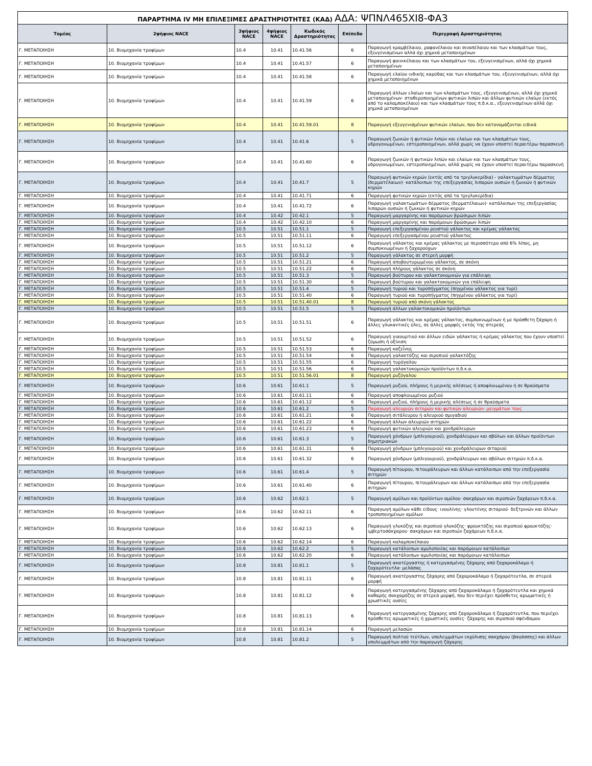| ΠΑΡΑΡΤΗΜΑ IV ΜΗ ΕΠΙΛΕΞΙΜΕΣ ΔΡΑΣΤΗΡΙΟΤΗΤΕΣ (ΚΑΔ) ΑΔΑ: ΨΠΝΛ465ΧΙ8-ΦΑ3 | | | | | | |
| Τομέας | 2ψήφιος NACE | 3ψήφιος NACE | 4ψήφιος NACE | Κωδικός Δραστηριότητας | Επίπεδο | Περιγραφή Δραστηριότητας |
| Γ. ΜΕΤΑΠΟΙΗΣΗ | 10. Βιομηχανία τροφίμων | 10.4 | 10.41 | 10.41.56 | 6 | Παραγωγή κραμβέλαιου, ραφανέλαιου και σιναπέλαιου και των κλασμάτων τους, εξευγενισμένων αλλά όχι χημικά μεταποιημένων |
| Γ. ΜΕΤΑΠΟΙΗΣΗ | 10. Βιομηχανία τροφίμων | 10.4 | 10.41 | 10.41.57 | 6 | Παραγωγή φοινικέλαιου και των κλασμάτων του, εξευγενισμένων, αλλά όχι χημικά μεταποιημένων |
| Γ. ΜΕΤΑΠΟΙΗΣΗ | 10. Βιομηχανία τροφίμων | 10.4 | 10.41 | 10.41.58 | 6 | Παραγωγή ελαίου ινδικής καρύδας και των κλασμάτων του, εξευγενισμένων, αλλά όχι χημικά μεταποιημένων |
| Γ. ΜΕΤΑΠΟΙΗΣΗ | 10. Βιομηχανία τροφίμων | 10.4 | 10.41 | 10.41.59 | 6 | Παραγωγή άλλων ελαίων και των κλασμάτων τους, εξευγενισμένων, αλλά όχι χημικά μεταποιημένων· σταθεροποιημένων φυτικών λιπών και άλλων φυτικών ελαίων (εκτός από το καλαμποκέλαιο) και των κλασμάτων τους π.δ.κ.α., εξευγενισμένων αλλά όχι χημικά μεταποιημένων |
| Γ. ΜΕΤΑΠΟΙΗΣΗ | 10. Βιομηχανία τροφίμων | 10.4 | 10.41 | 10.41.59.01 | 8 | Παραγωγή εξευγενισμένων φυτικών ελαίων, που δεν κατονομάζονται ειδικά |
| Γ. ΜΕΤΑΠΟΙΗΣΗ | 10. Βιομηχανία τροφίμων | 10.4 | 10.41 | 10.41.6 | 5 | Παραγωγή ζωικών ή φυτικών λιπών και ελαίων και των κλασμάτων τους, υδρογονωμένων, εστεροποιημένων, αλλά χωρίς να έχουν υποστεί περαιτέρω παρασκευή |
| Γ. ΜΕΤΑΠΟΙΗΣΗ | 10. Βιομηχανία τροφίμων | 10.4 | 10.41 | 10.41.60 | 6 | Παραγωγή ζωικών ή φυτικών λιπών και ελαίων και των κλασμάτων τους, υδρογονωμένων, εστεροποιημένων, αλλά χωρίς να έχουν υποστεί περαιτέρω παρασκευή |
| Γ. ΜΕΤΑΠΟΙΗΣΗ | 10. Βιομηχανία τροφίμων | 10.4 | 10.41 | 10.41.7 | 5 | Παραγωγή φυτικών κηρών (εκτός από τα τριγλυκερίδια) - γαλακτωμάτων δέρματος (δερματέλαιων)· κατάλοιπων της επεξεργασίας λιπαρών ουσιών ή ζωικών ή φυτικών κηρών |
| Γ. ΜΕΤΑΠΟΙΗΣΗ | 10. Βιομηχανία τροφίμων | 10.4 | 10.41 | 10.41.71 | 6 | Παραγωγή φυτικών κηρών (εκτός από τα τριγλυκερίδια) |
| Γ. ΜΕΤΑΠΟΙΗΣΗ | 10. Βιομηχανία τροφίμων | 10.4 | 10.41 | 10.41.72 | 6 | Παραγωγή γαλακτωμάτων δέρματος (δερματέλαιων)· κατάλοιπων της επεξεργασίας λιπαρών ουσιών ή ζωικών ή φυτικών κηρών |
| Γ. ΜΕΤΑΠΟΙΗΣΗ | 10. Βιομηχανία τροφίμων | 10.4 | 10.42 | 10.42.1 | 5 | Παραγωγή μαργαρίνης και παρόμοιων βρώσιμων λιπών |
| Γ. ΜΕΤΑΠΟΙΗΣΗ | 10. Βιομηχανία τροφίμων | 10.4 | 10.42 | 10.42.10 | 6 | Παραγωγή μαργαρίνης και παρόμοιων βρώσιμων λιπών |
| Γ. ΜΕΤΑΠΟΙΗΣΗ | 10. Βιομηχανία τροφίμων | 10.5 | 10.51 | 10.51.1 | 5 | Παραγωγή επεξεργασμένου ρευστού γάλακτος και κρέμας γάλακτος |
| Γ. ΜΕΤΑΠΟΙΗΣΗ | 10. Βιομηχανία τροφίμων | 10.5 | 10.51 | 10.51.11 | 6 | Παραγωγή επεξεργασμένου ρευστού γάλακτος |
| Γ. ΜΕΤΑΠΟΙΗΣΗ | 10. Βιομηχανία τροφίμων | 10.5 | 10.51 | 10.51.12 | 6 | Παραγωγή γάλακτος και κρέμας γάλακτος με περισσότερο από 6% λίπος, μη συμπυκνωμένων ή ζαχαρούχων |
| Γ. ΜΕΤΑΠΟΙΗΣΗ | 10. Βιομηχανία τροφίμων | 10.5 | 10.51 | 10.51.2 | 5 | Παραγωγή γάλακτος σε στερεή μορφή |
| Γ. ΜΕΤΑΠΟΙΗΣΗ | 10. Βιομηχανία τροφίμων | 10.5 | 10.51 | 10.51.21 | 6 | Παραγωγή αποβουτυρωμένου γάλακτος, σε σκόνη |
| Γ. ΜΕΤΑΠΟΙΗΣΗ | 10. Βιομηχανία τροφίμων | 10.5 | 10.51 | 10.51.22 | 6 | Παραγωγή πλήρους γάλακτος σε σκόνη |
| Γ. ΜΕΤΑΠΟΙΗΣΗ | 10. Βιομηχανία τροφίμων | 10.5 | 10.51 | 10.51.3 | 5 | Παραγωγή βούτυρου και γαλακτοκομικών για επάλειψη |
| Γ. ΜΕΤΑΠΟΙΗΣΗ | 10. Βιομηχανία τροφίμων | 10.5 | 10.51 | 10.51.30 | 6 | Παραγωγή βούτυρου και γαλακτοκομικών για επάλειψη |
| Γ. ΜΕΤΑΠΟΙΗΣΗ | 10. Βιομηχανία τροφίμων | 10.5 | 10.51 | 10.51.4 | 5 | Παραγωγή τυριού και τυροπήγματος (πηγμένου γάλακτος για τυρί) |
| Γ. ΜΕΤΑΠΟΙΗΣΗ | 10. Βιομηχανία τροφίμων | 10.5 | 10.51 | 10.51.40 | 6 | Παραγωγή τυριού και τυροπήγματος (πηγμένου γάλακτος για τυρί) |
| Γ. ΜΕΤΑΠΟΙΗΣΗ | 10. Βιομηχανία τροφίμων | 10.5 | 10.51 | 10.51.40.01 | 8 | Παραγωγή τυριού από σκόνη γάλακτος |
| Γ. ΜΕΤΑΠΟΙΗΣΗ | 10. Βιομηχανία τροφίμων | 10.5 | 10.51 | 10.51.5 | 5 | Παραγωγή άλλων γαλακτοκομικών προϊόντων |
| Γ. ΜΕΤΑΠΟΙΗΣΗ | 10. Βιομηχανία τροφίμων | 10.5 | 10.51 | 10.51.51 | 6 | Παραγωγή γάλακτος και κρέμας γάλακτος, συμπυκνωμένων ή με πρόσθετη ζάχαρη ή άλλες γλυκαντικές ύλες, σε άλλες μορφές εκτός της στερεάς |
| Γ. ΜΕΤΑΠΟΙΗΣΗ | 10. Βιομηχανία τροφίμων | 10.5 | 10.51 | 10.51.52 | 6 | Παραγωγή γιαουρτιού και άλλων ειδών γάλακτος ή κρέμας γάλακτος που έχουν υποστεί ζύμωση ή οξίνιση |
| Γ. ΜΕΤΑΠΟΙΗΣΗ | 10. Βιομηχανία τροφίμων | 10.5 | 10.51 | 10.51.53 | 6 | Παραγωγή καζεΐνης |
| Γ. ΜΕΤΑΠΟΙΗΣΗ | 10. Βιομηχανία τροφίμων | 10.5 | 10.51 | 10.51.54 | 6 | Παραγωγή γαλακτόζης και σιροπιού γαλακτόζης |
| Γ. ΜΕΤΑΠΟΙΗΣΗ | 10. Βιομηχανία τροφίμων | 10.5 | 10.51 | 10.51.55 | 6 | Παραγωγή τυρόγαλου |
| Γ. ΜΕΤΑΠΟΙΗΣΗ | 10. Βιομηχανία τροφίμων | 10.5 | 10.51 | 10.51.56 | 6 | Παραγωγή γαλακτοκομικών προϊόντων π.δ.κ.α. |
| Γ. ΜΕΤΑΠΟΙΗΣΗ | 10. Βιομηχανία τροφίμων | 10.5 | 10.51 | 10.51.56.01 | 8 | Παραγωγή ρυζόγαλου |
| Γ. ΜΕΤΑΠΟΙΗΣΗ | 10. Βιομηχανία τροφίμων | 10.6 | 10.61 | 10.61.1 | 5 | Παραγωγή ρυζιού, πλήρους ή μερικής αλέσεως ή αποφλοιωμένου ή σε θραύσματα |
| Γ. ΜΕΤΑΠΟΙΗΣΗ | 10. Βιομηχανία τροφίμων | 10.6 | 10.61 | 10.61.11 | 6 | Παραγωγή αποφλοιωμένου ρυζιού |
| Γ. ΜΕΤΑΠΟΙΗΣΗ | 10. Βιομηχανία τροφίμων | 10.6 | 10.61 | 10.61.12 | 6 | Παραγωγή ρυζιού, πλήρους ή μερικής αλέσεως ή σε θραύσματα |
| Γ. ΜΕΤΑΠΟΙΗΣΗ | 10. Βιομηχανία τροφίμων | 10.6 | 10.61 | 10.61.2 | 5 | Παραγωγή αλευριών σιτηρών και φυτικών αλευριών· μειγμάτων τους |
| Γ. ΜΕΤΑΠΟΙΗΣΗ | 10. Βιομηχανία τροφίμων | 10.6 | 10.61 | 10.61.21 | 6 | Παραγωγή σιτάλευρου ή αλευριού σμιγαδιού |
| Γ. ΜΕΤΑΠΟΙΗΣΗ | 10. Βιομηχανία τροφίμων | 10.6 | 10.61 | 10.61.22 | 6 | Παραγωγή άλλων αλευριών σιτηρών |
| Γ. ΜΕΤΑΠΟΙΗΣΗ | 10. Βιομηχανία τροφίμων | 10.6 | 10.61 | 10.61.23 | 6 | Παραγωγή φυτικών αλευριών και χονδράλευρων |
| Γ. ΜΕΤΑΠΟΙΗΣΗ | 10. Βιομηχανία τροφίμων | 10.6 | 10.61 | 10.61.3 | 5 | Παραγωγή χόνδρων (μπλιγουριού), χονδράλευρων και σβόλων και άλλων προϊόντων δημητριακών |
| Γ. ΜΕΤΑΠΟΙΗΣΗ | 10. Βιομηχανία τροφίμων | 10.6 | 10.61 | 10.61.31 | 6 | Παραγωγή χόνδρων (μπλιγουριού) και χονδράλευρων σιταριού |
| Γ. ΜΕΤΑΠΟΙΗΣΗ | 10. Βιομηχανία τροφίμων | 10.6 | 10.61 | 10.61.32 | 6 | Παραγωγή χόνδρων (μπλιγουριού), χονδράλευρων και σβόλων σιτηρών π.δ.κ.α. |
| Γ. ΜΕΤΑΠΟΙΗΣΗ | 10. Βιομηχανία τροφίμων | 10.6 | 10.61 | 10.61.4 | 5 | Παραγωγή πίτουρου, πιτουράλευρων και άλλων κατάλοιπων από την επεξεργασία σιτηρών |
| Γ. ΜΕΤΑΠΟΙΗΣΗ | 10. Βιομηχανία τροφίμων | 10.6 | 10.61 | 10.61.40 | 6 | Παραγωγή πίτουρου, πιτουράλευρων και άλλων κατάλοιπων από την επεξεργασία σιτηρών |
| Γ. ΜΕΤΑΠΟΙΗΣΗ | 10. Βιομηχανία τροφίμων | 10.6 | 10.62 | 10.62.1 | 5 | Παραγωγή αμύλων και προϊόντων αμύλου· σακχάρων και σιροπιών ζαχάρεων π.δ.κ.α. |
| Γ. ΜΕΤΑΠΟΙΗΣΗ | 10. Βιομηχανία τροφίμων | 10.6 | 10.62 | 10.62.11 | 6 | Παραγωγή αμύλων κάθε είδους· ινουλίνης· γλουτένης σιταριού· δεξτρινών και άλλων τροποποιημένων αμύλων |
| Γ. ΜΕΤΑΠΟΙΗΣΗ | 10. Βιομηχανία τροφίμων | 10.6 | 10.62 | 10.62.13 | 6 | Παραγωγή γλυκόζης και σιροπιού γλυκόζης· φρουκτόζης και σιροπιού φρουκτόζης· ιμβερτοσάκχαρου· σακχάρων και σιροπιών ζαχάρεων π.δ.κ.α. |
| Γ. ΜΕΤΑΠΟΙΗΣΗ | 10. Βιομηχανία τροφίμων | 10.6 | 10.62 | 10.62.14 | 6 | Παραγωγή καλαμποκέλαιου |
| Γ. ΜΕΤΑΠΟΙΗΣΗ | 10. Βιομηχανία τροφίμων | 10.6 | 10.62 | 10.62.2 | 5 | Παραγωγή κατάλοιπων αμυλοποιίας και παρόμοιων κατάλοιπων |
| Γ. ΜΕΤΑΠΟΙΗΣΗ | 10. Βιομηχανία τροφίμων | 10.6 | 10.62 | 10.62.20 | 6 | Παραγωγή κατάλοιπων αμυλοποιίας και παρόμοιων κατάλοιπων |
| Γ. ΜΕΤΑΠΟΙΗΣΗ | 10. Βιομηχανία τροφίμων | 10.8 | 10.81 | 10.81.1 | 5 | Παραγωγή ακατέργαστης ή κατεργασμένης ζάχαρης από ζαχαροκάλαμο ή ζαχαρότευτλα· μελάσας |
| Γ. ΜΕΤΑΠΟΙΗΣΗ | 10. Βιομηχανία τροφίμων | 10.8 | 10.81 | 10.81.11 | 6 | Παραγωγή ακατέργαστης ζάχαρης από ζαχαροκάλαμο ή ζαχαρότευτλα, σε στερεά μορφή |
| Γ. ΜΕΤΑΠΟΙΗΣΗ | 10. Βιομηχανία τροφίμων | 10.8 | 10.81 | 10.81.12 | 6 | Παραγωγή κατεργασμένης ζάχαρης από ζαχαροκάλαμο ή ζαχαρότευτλα και χημικά καθαρής σακχαρόζης σε στερεά μορφή, που δεν περιέχει πρόσθετες αρωματικές ή χρωστικές ουσίες |
| Γ. ΜΕΤΑΠΟΙΗΣΗ | 10. Βιομηχανία τροφίμων | 10.8 | 10.81 | 10.81.13 | 6 | Παραγωγή κατεργασμένης ζάχαρης από ζαχαροκάλαμο ή ζαχαρότευτλα, που περιέχει πρόσθετες αρωματικές ή χρωστικές ουσίες· ζάχαρης και σιροπιού σφένδαμου |
| Γ. ΜΕΤΑΠΟΙΗΣΗ | 10. Βιομηχανία τροφίμων | 10.8 | 10.81 | 10.81.14 | 6 | Παραγωγή μελασών |
| Γ. ΜΕΤΑΠΟΙΗΣΗ | 10. Βιομηχανία τροφίμων | 10.8 | 10.81 | 10.81.2 | 5 | Παραγωγή πολτού τεύτλων, υπολειμμάτων εκχύλισης σακχάρου (βαγάσσης) και άλλων υπολειμμάτων από την παραγωγή ζάχαρης |